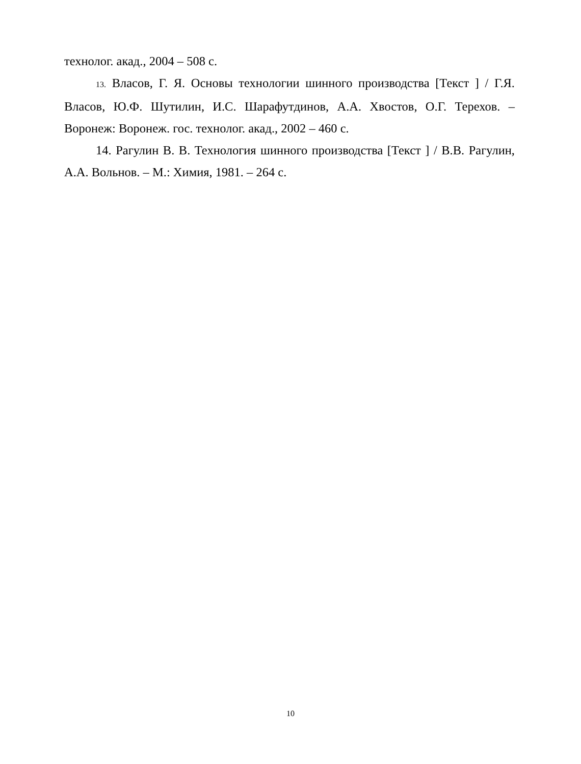технолог. акад., 2004 – 508 с.
13. Власов, Г. Я. Основы технологии шинного производства [Текст ] / Г.Я. Власов, Ю.Ф. Шутилин, И.С. Шарафутдинов, А.А. Хвостов, О.Г. Терехов. – Воронеж: Воронеж. гос. технолог. акад., 2002 – 460 с.
14. Рагулин В. В. Технология шинного производства [Текст ] / В.В. Рагулин, А.А. Вольнов. – М.: Химия, 1981. – 264 с.
10